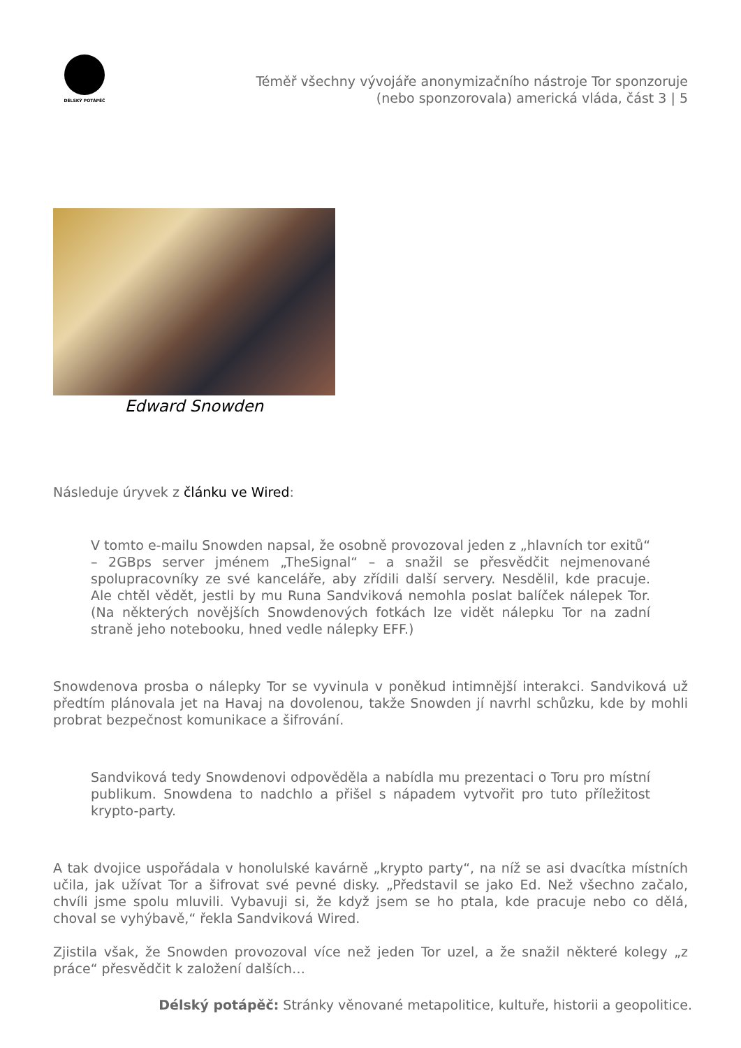DÉLSKÝ POTÁPĚČ
Téměř všechny vývojáře anonymizačního nástroje Tor sponzoruje
(nebo sponzorovala) americká vláda, část 3 | 5
Edward Snowden
Následuje úryvek z článku ve Wired:
V tomto e-mailu Snowden napsal, že osobně provozoval jeden z „hlavních tor exitů“ – 2GBps server jménem „TheSignal“ – a snažil se přesvědčit nejmenované spolupracovníky ze své kanceláře, aby zřídili další servery. Nesdělil, kde pracuje. Ale chtěl vědět, jestli by mu Runa Sandviková nemohla poslat balíček nálepek Tor. (Na některých novějších Snowdenových fotkách lze vidět nálepku Tor na zadní straně jeho notebooku, hned vedle nálepky EFF.)
Snowdenova prosba o nálepky Tor se vyvinula v poněkud intimnější interakci. Sandviková už předtím plánovala jet na Havaj na dovolenou, takže Snowden jí navrhl schůzku, kde by mohli probrat bezpečnost komunikace a šifrování.
Sandviková tedy Snowdenovi odpověděla a nabídla mu prezentaci o Toru pro místní publikum. Snowdena to nadchlo a přišel s nápadem vytvořit pro tuto příležitost krypto-party.
A tak dvojice uspořádala v honolulské kavárně „krypto party“, na níž se asi dvacítka místních učila, jak užívat Tor a šifrovat své pevné disky. „Představil se jako Ed. Než všechno začalo, chvíli jsme spolu mluvili. Vybavuji si, že když jsem se ho ptala, kde pracuje nebo co dělá, choval se vyhýbavě,“ řekla Sandviková Wired.
Zjistila však, že Snowden provozoval více než jeden Tor uzel, a že snažil některé kolegy „z práce“ přesvědčit k založení dalších…
Délský potápěč: Stránky věnované metapolitice, kultuře, historii a geopolitice.